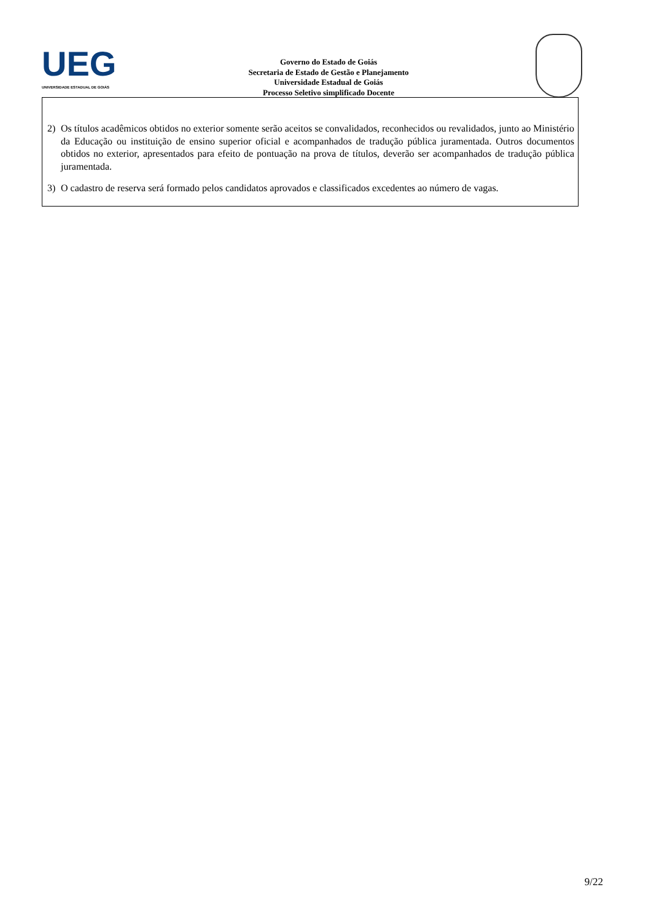UEG
UNIVERSIDADE ESTADUAL DE GOIÁS
Governo do Estado de Goiás
Secretaria de Estado de Gestão e Planejamento
Universidade Estadual de Goiás
Processo Seletivo simplificado Docente
2) Os títulos acadêmicos obtidos no exterior somente serão aceitos se convalidados, reconhecidos ou revalidados, junto ao Ministério da Educação ou instituição de ensino superior oficial e acompanhados de tradução pública juramentada. Outros documentos obtidos no exterior, apresentados para efeito de pontuação na prova de títulos, deverão ser acompanhados de tradução pública juramentada.
3) O cadastro de reserva será formado pelos candidatos aprovados e classificados excedentes ao número de vagas.
9/22